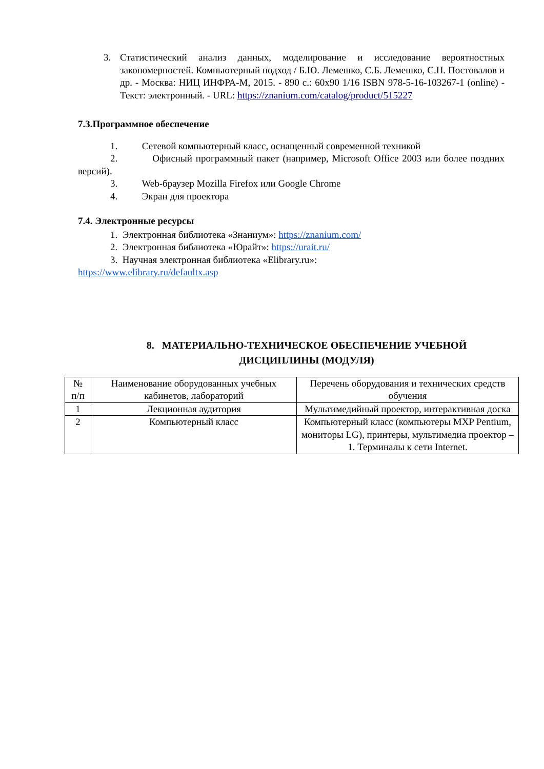3. Статистический анализ данных, моделирование и исследование вероятностных закономерностей. Компьютерный подход / Б.Ю. Лемешко, С.Б. Лемешко, С.Н. Постовалов и др. - Москва: НИЦ ИНФРА-М, 2015. - 890 с.: 60x90 1/16 ISBN 978-5-16-103267-1 (online) - Текст: электронный. - URL: https://znanium.com/catalog/product/515227
7.3.Программное обеспечение
1. Сетевой компьютерный класс, оснащенный современной техникой
2. Офисный программный пакет (например, Microsoft Office 2003 или более поздних версий).
3. Web-браузер Mozilla Firefox или Google Chrome
4. Экран для проектора
7.4. Электронные ресурсы
1. Электронная библиотека «Знаниум»: https://znanium.com/
2. Электронная библиотека «Юрайт»: https://urait.ru/
3. Научная электронная библиотека «Elibrary.ru»:
https://www.elibrary.ru/defaultx.asp
8. МАТЕРИАЛЬНО-ТЕХНИЧЕСКОЕ ОБЕСПЕЧЕНИЕ УЧЕБНОЙ
ДИСЦИПЛИНЫ (МОДУЛЯ)
| № п/п | Наименование оборудованных учебных кабинетов, лабораторий | Перечень оборудования и технических средств обучения |
| 1 | Лекционная аудитория | Мультимедийный проектор, интерактивная доска |
| 2 | Компьютерный класс | Компьютерный класс (компьютеры MXP Pentium, мониторы LG), принтеры, мультимедиа проектор –1. Терминалы к сети Internet. |